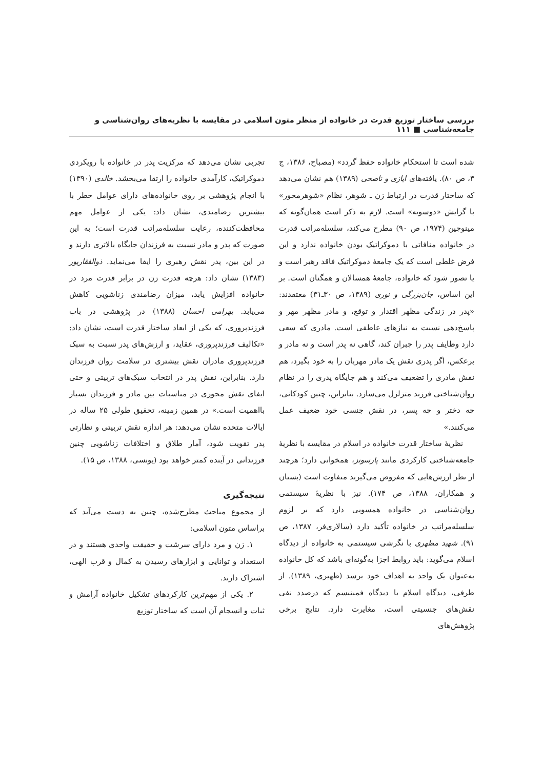بررسی ساختار توزیع قدرت در خانواده از منظر متون اسلامی در مقایسه با نظریه‌های روان‌شناسی و جامعه‌شناسی ■ ۱۱۱
شده است تا استحکام خانواده حفظ گردد» (مصباح، ۱۳۸۶، ج ۳، ص ۸۰). یافته‌های ایازی و ناصحی (۱۳۸۹) هم نشان می‌دهد که ساختار قدرت در ارتباط زن ـ شوهر، نظام «شوهرمحور» با گرایش «دوسویه» است. لازم به ذکر است همان‌گونه که مینوچین (۱۹۷۴، ص ۹۰) مطرح می‌کند، سلسله‌مراتب قدرت در خانواده منافاتی با دموکراتیک بودن خانواده ندارد و این فرض غلطی است که یک جامعهٔ دموکراتیک فاقد رهبر است و یا تصور شود که خانواده، جامعهٔ همسالان و همگنان است. بر این اساس، جان‌بزرگی و نوری (۱۳۸۹، ص ۳۰ـ۳۱) معتقدند: «پدر در زندگی مظهر اقتدار و توقع، و مادر مظهر مهر و پاسخ‌دهی نسبت به نیازهای عاطفی است. مادری که سعی دارد وظایف پدر را جبران کند، گاهی نه پدر است و نه مادر و برعکس، اگر پدری نقش یک مادر مهربان را به خود بگیرد، هم نقش مادری را تضعیف می‌کند و هم جایگاه پدری را در نظام روان‌شناختی فرزند متزلزل می‌سازد. بنابراین، چنین کودکانی، چه دختر و چه پسر، در نقش جنسی خود ضعیف عمل می‌کنند.»
نظریهٔ ساختار قدرت خانواده در اسلام در مقایسه با نظریهٔ جامعه‌شناختی کارکردی مانند پارسونز، همخوانی دارد؛ هرچند از نظر ارزش‌هایی که مفروض می‌گیرند متفاوت است (بستان و همکاران، ۱۳۸۸، ص ۱۷۴). نیز با نظریهٔ سیستمی روان‌شناسی در خانواده همسویی دارد که بر لزوم سلسله‌مراتب در خانواده تأکید دارد (سالاری‌فر، ۱۳۸۷، ص ۹۱). شهید مطهری با نگرشی سیستمی به خانواده از دیدگاه اسلام می‌گوید: باید روابط اجزا به‌گونه‌ای باشد که کل خانواده به‌عنوان یک واحد به اهداف خود برسد (ظهیری، ۱۳۸۹). از طرفی، دیدگاه اسلام با دیدگاه فمینیسم که درصدد نفی نقش‌های جنسیتی است، مغایرت دارد. نتایج برخی پژوهش‌های
تجربی نشان می‌دهد که مرکزیت پدر در خانواده با رویکردی دموکراتیک، کارآمدی خانواده را ارتقا می‌بخشد. خالدی (۱۳۹۰) با انجام پژوهشی بر روی خانواده‌های دارای عوامل خطر با بیشترین رضامندی، نشان داد: یکی از عوامل مهم محافظت‌کننده، رعایت سلسله‌مراتب قدرت است؛ به این صورت که پدر و مادر نسبت به فرزندان جایگاه بالاتری دارند و در این بین، پدر نقش رهبری را ایفا می‌نماید. ذوالفقارپور (۱۳۸۳) نشان داد: هرچه قدرت زن در برابر قدرت مرد در خانواده افزایش یابد، میزان رضامندی زناشویی کاهش می‌یابد. بهرامی احسان (۱۳۸۸) در پژوهشی در باب فرزندپروری، که یکی از ابعاد ساختار قدرت است، نشان داد: «تکالیف فرزندپروری، عقاید، و ارزش‌های پدر نسبت به سبک فرزندپروری مادران نقش بیشتری در سلامت روان فرزندان دارد. بنابراین، نقش پدر در انتخاب سبک‌های تربیتی و حتی ایفای نقش محوری در مناسبات بین مادر و فرزندان بسیار بااهمیت است.» در همین زمینه، تحقیق طولی ۲۵ ساله در ایالات متحده نشان می‌دهد: هر اندازه نقش تربیتی و نظارتی پدر تقویت شود، آمار طلاق و اختلافات زناشویی چنین فرزندانی در آینده کمتر خواهد بود (یونسی، ۱۳۸۸، ص ۱۵).
نتیجه‌گیری
از مجموع مباحث مطرح‌شده، چنین به دست می‌آید که براساس متون اسلامی:
۱. زن و مرد دارای سرشت و حقیقت واحدی هستند و در استعداد و توانایی و ابزارهای رسیدن به کمال و قرب الهی، اشتراک دارند.
۲. یکی از مهم‌ترین کارکردهای تشکیل خانواده آرامش و ثبات و انسجام آن است که ساختار توزیع